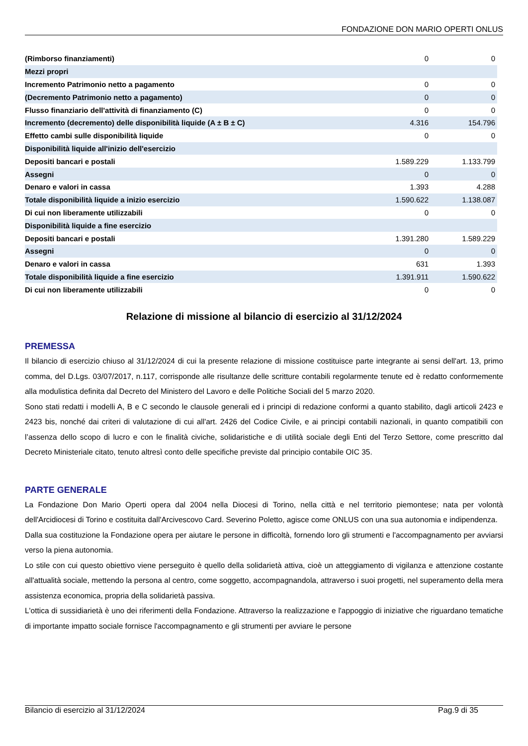FONDAZIONE DON MARIO OPERTI ONLUS
| (Rimborso finanziamenti) | 0 | 0 |
| Mezzi propri | | |
| Incremento Patrimonio netto a pagamento | 0 | 0 |
| (Decremento Patrimonio netto a pagamento) | 0 | 0 |
| Flusso finanziario dell'attività di finanziamento (C) | 0 | 0 |
| Incremento (decremento) delle disponibilità liquide (A ± B ± C) | 4.316 | 154.796 |
| Effetto cambi sulle disponibilità liquide | 0 | 0 |
| Disponibilità liquide all'inizio dell'esercizio | | |
| Depositi bancari e postali | 1.589.229 | 1.133.799 |
| Assegni | 0 | 0 |
| Denaro e valori in cassa | 1.393 | 4.288 |
| Totale disponibilità liquide a inizio esercizio | 1.590.622 | 1.138.087 |
| Di cui non liberamente utilizzabili | 0 | 0 |
| Disponibilità liquide a fine esercizio | | |
| Depositi bancari e postali | 1.391.280 | 1.589.229 |
| Assegni | 0 | 0 |
| Denaro e valori in cassa | 631 | 1.393 |
| Totale disponibilità liquide a fine esercizio | 1.391.911 | 1.590.622 |
| Di cui non liberamente utilizzabili | 0 | 0 |
Relazione di missione al bilancio di esercizio al 31/12/2024
PREMESSA
Il bilancio di esercizio chiuso al 31/12/2024 di cui la presente relazione di missione costituisce parte integrante ai sensi dell'art. 13, primo comma, del D.Lgs. 03/07/2017, n.117, corrisponde alle risultanze delle scritture contabili regolarmente tenute ed è redatto conformemente alla modulistica definita dal Decreto del Ministero del Lavoro e delle Politiche Sociali del 5 marzo 2020.
Sono stati redatti i modelli A, B e C secondo le clausole generali ed i principi di redazione conformi a quanto stabilito, dagli articoli 2423 e 2423 bis, nonché dai criteri di valutazione di cui all'art. 2426 del Codice Civile, e ai principi contabili nazionali, in quanto compatibili con l’assenza dello scopo di lucro e con le finalità civiche, solidaristiche e di utilità sociale degli Enti del Terzo Settore, come prescritto dal Decreto Ministeriale citato, tenuto altresì conto delle specifiche previste dal principio contabile OIC 35.
PARTE GENERALE
La Fondazione Don Mario Operti opera dal 2004 nella Diocesi di Torino, nella città e nel territorio piemontese; nata per volontà dell'Arcidiocesi di Torino e costituita dall'Arcivescovo Card. Severino Poletto, agisce come ONLUS con una sua autonomia e indipendenza.
Dalla sua costituzione la Fondazione opera per aiutare le persone in difficoltà, fornendo loro gli strumenti e l'accompagnamento per avviarsi verso la piena autonomia.
Lo stile con cui questo obiettivo viene perseguito è quello della solidarietà attiva, cioè un atteggiamento di vigilanza e attenzione costante all'attualità sociale, mettendo la persona al centro, come soggetto, accompagnandola, attraverso i suoi progetti, nel superamento della mera assistenza economica, propria della solidarietà passiva.
L'ottica di sussidiarietà è uno dei riferimenti della Fondazione. Attraverso la realizzazione e l'appoggio di iniziative che riguardano tematiche di importante impatto sociale fornisce l'accompagnamento e gli strumenti per avviare le persone
Bilancio di esercizio al 31/12/2024 Pag.9 di 35